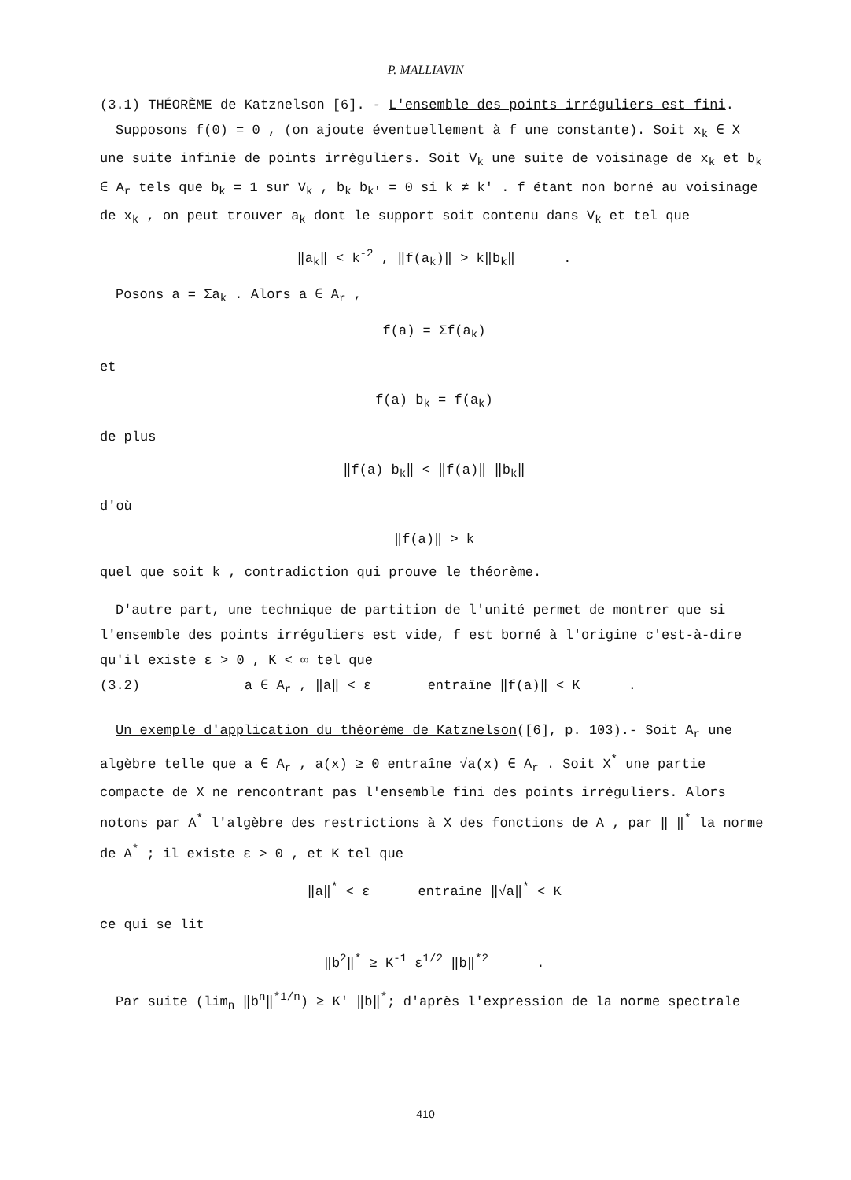P. MALLIAVIN
(3.1) THÉORÈME de Katznelson [6]. - L'ensemble des points irréguliers est fini.
Supposons f(0) = 0 , (on ajoute éventuellement à f une constante). Soit x<sub>k</sub> ∈ X une suite infinie de points irréguliers. Soit V<sub>k</sub> une suite de voisinage de x<sub>k</sub> et b<sub>k</sub> ∈ A<sub>r</sub> tels que b<sub>k</sub> = 1 sur V<sub>k</sub> , b<sub>k</sub> b<sub>k'</sub> = 0 si k ≠ k' . f étant non borné au voisinage de x<sub>k</sub> , on peut trouver a<sub>k</sub> dont le support soit contenu dans V<sub>k</sub> et tel que
‖a<sub>k</sub>‖ < k<sup>-2</sup> , ‖f(a<sub>k</sub>)‖ > k‖b<sub>k</sub>‖ .
Posons a = Σa<sub>k</sub> . Alors a ∈ A<sub>r</sub> ,
f(a) = Σf(a<sub>k</sub>)
et
f(a) b<sub>k</sub> = f(a<sub>k</sub>)
de plus
‖f(a) b<sub>k</sub>‖ < ‖f(a)‖ ‖b<sub>k</sub>‖
d'où
‖f(a)‖ > k
quel que soit k , contradiction qui prouve le théorème.
D'autre part, une technique de partition de l'unité permet de montrer que si l'ensemble des points irréguliers est vide, f est borné à l'origine c'est-à-dire qu'il existe ε > 0 , K < ∞ tel que
(3.2) a ∈ A<sub>r</sub> , ‖a‖ < ε entraîne ‖f(a)‖ < K .
Un exemple d'application du théorème de Katznelson([6], p. 103).- Soit A<sub>r</sub> une algèbre telle que a ∈ A<sub>r</sub> , a(x) ≥ 0 entraîne √a(x) ∈ A<sub>r</sub> . Soit X<sup>*</sup> une partie compacte de X ne rencontrant pas l'ensemble fini des points irréguliers. Alors notons par A<sup>*</sup> l'algèbre des restrictions à X des fonctions de A , par ‖ ‖<sup>*</sup> la norme de A<sup>*</sup> ; il existe ε > 0 , et K tel que
‖a‖<sup>*</sup> < ε entraîne ‖√a‖<sup>*</sup> < K
ce qui se lit
‖b<sup>2</sup>‖<sup>*</sup> ≥ K<sup>-1</sup> ε<sup>1/2</sup> ‖b‖<sup>*2</sup> .
Par suite (lim<sub>n</sub> ‖b<sup>n</sup>‖<sup>*1/n</sup>) ≥ K' ‖b‖<sup>*</sup>; d'après l'expression de la norme spectrale
410